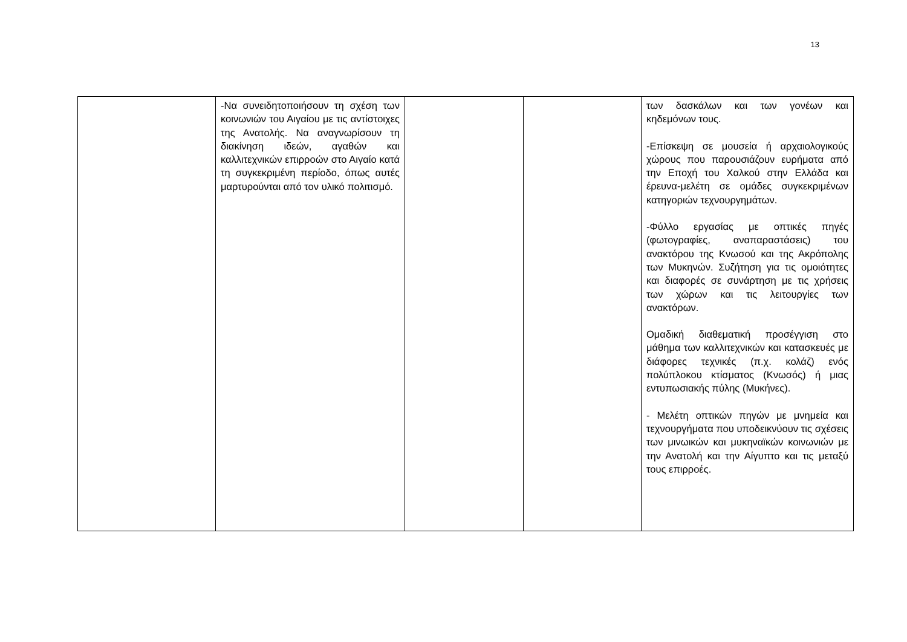13
| | -Να συνειδητοποιήσουν τη σχέση των κοινωνιών του Αιγαίου με τις αντίστοιχες της Ανατολής. Να αναγνωρίσουν τη διακίνηση ιδεών, αγαθών και καλλιτεχνικών επιρροών στο Αιγαίο κατά τη συγκεκριμένη περίοδο, όπως αυτές μαρτυρούνται από τον υλικό πολιτισμό. | | | των δασκάλων και των γονέων και κηδεμόνων τους. -Επίσκεψη σε μουσεία ή αρχαιολογικούς χώρους που παρουσιάζουν ευρήματα από την Εποχή του Χαλκού στην Ελλάδα και έρευνα-μελέτη σε ομάδες συγκεκριμένων κατηγοριών τεχνουργημάτων. -Φύλλο εργασίας με οπτικές πηγές (φωτογραφίες, αναπαραστάσεις) του ανακτόρου της Κνωσού και της Ακρόπολης των Μυκηνών. Συζήτηση για τις ομοιότητες και διαφορές σε συνάρτηση με τις χρήσεις των χώρων και τις λειτουργίες των ανακτόρων. Ομαδική διαθεματική προσέγγιση στο μάθημα των καλλιτεχνικών και κατασκευές με διάφορες τεχνικές (π.χ. κολάζ) ενός πολύπλοκου κτίσματος (Κνωσός) ή μιας εντυπωσιακής πύλης (Μυκήνες). - Μελέτη οπτικών πηγών με μνημεία και τεχνουργήματα που υποδεικνύουν τις σχέσεις των μινωικών και μυκηναϊκών κοινωνιών με την Ανατολή και την Αίγυπτο και τις μεταξύ τους επιρροές. |